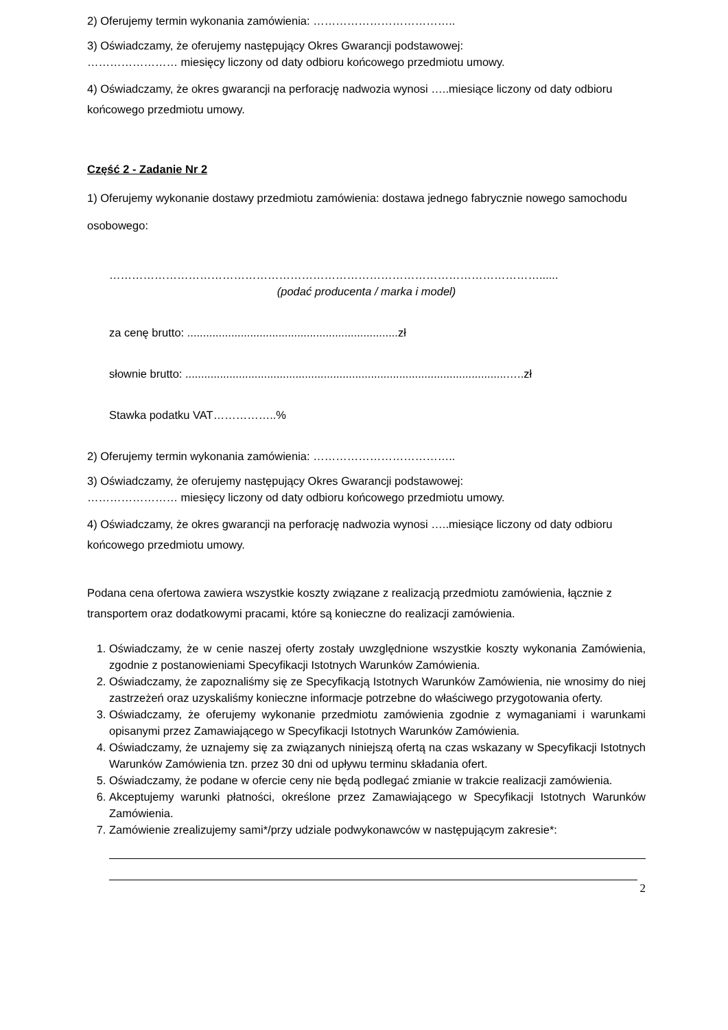2) Oferujemy termin wykonania zamówienia: ………………………………..
3) Oświadczamy, że oferujemy następujący Okres Gwarancji podstawowej:
…………………… miesięcy liczony od daty odbioru końcowego przedmiotu umowy.
4) Oświadczamy, że okres gwarancji na perforację nadwozia wynosi …..miesiące liczony od daty odbioru końcowego przedmiotu umowy.
Część 2 - Zadanie Nr 2
1) Oferujemy wykonanie dostawy przedmiotu zamówienia: dostawa jednego fabrycznie nowego samochodu osobowego:
……………………………………………………………………………………………………......
(podać producenta / marka i model)
za cenę brutto: ...................................................................zł
słownie brutto: ......................................................................................................…..zł
Stawka podatku VAT……………..%
2) Oferujemy termin wykonania zamówienia: ………………………………..
3) Oświadczamy, że oferujemy następujący Okres Gwarancji podstawowej:
…………………… miesięcy liczony od daty odbioru końcowego przedmiotu umowy.
4) Oświadczamy, że okres gwarancji na perforację nadwozia wynosi …..miesiące liczony od daty odbioru końcowego przedmiotu umowy.
Podana cena ofertowa zawiera wszystkie koszty związane z realizacją przedmiotu zamówienia, łącznie z transportem oraz dodatkowymi pracami, które są konieczne do realizacji zamówienia.
1. Oświadczamy, że w cenie naszej oferty zostały uwzględnione wszystkie koszty wykonania Zamówienia, zgodnie z postanowieniami Specyfikacji Istotnych Warunków Zamówienia.
2. Oświadczamy, że zapoznaliśmy się ze Specyfikacją Istotnych Warunków Zamówienia, nie wnosimy do niej zastrzeżeń oraz uzyskaliśmy konieczne informacje potrzebne do właściwego przygotowania oferty.
3. Oświadczamy, że oferujemy wykonanie przedmiotu zamówienia zgodnie z wymaganiami i warunkami opisanymi przez Zamawiającego w Specyfikacji Istotnych Warunków Zamówienia.
4. Oświadczamy, że uznajemy się za związanych niniejszą ofertą na czas wskazany w Specyfikacji Istotnych Warunków Zamówienia tzn. przez 30 dni od upływu terminu składania ofert.
5. Oświadczamy, że podane w ofercie ceny nie będą podlegać zmianie w trakcie realizacji zamówienia.
6. Akceptujemy warunki płatności, określone przez Zamawiającego w Specyfikacji Istotnych Warunków Zamówienia.
7. Zamówienie zrealizujemy sami*/przy udziale podwykonawców w następującym zakresie*:
2